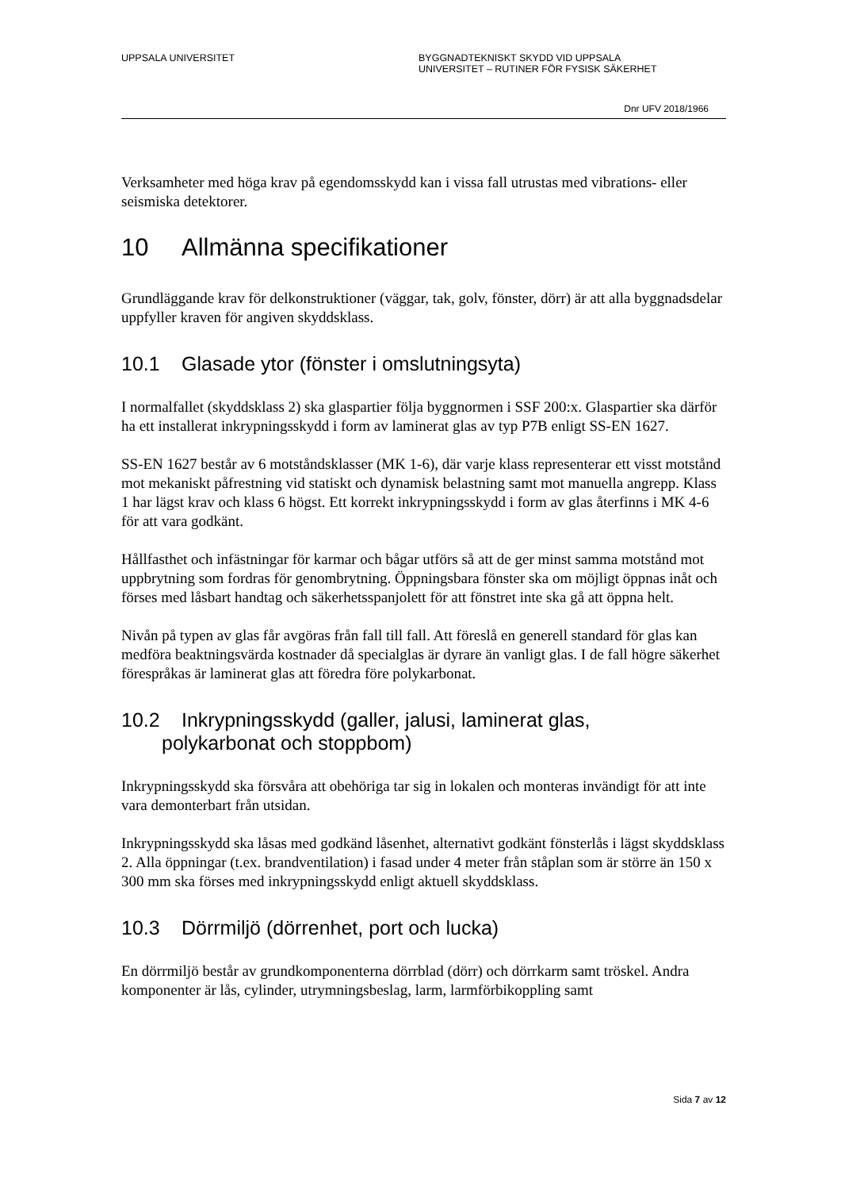UPPSALA UNIVERSITET BYGGNADTEKNISKT SKYDD VID UPPSALA
UNIVERSITET – RUTINER FÖR FYSISK SÄKERHET
Dnr UFV 2018/1966
Verksamheter med höga krav på egendomsskydd kan i vissa fall utrustas med vibrations- eller seismiska detektorer.
10 Allmänna specifikationer
Grundläggande krav för delkonstruktioner (väggar, tak, golv, fönster, dörr) är att alla byggnadsdelar uppfyller kraven för angiven skyddsklass.
10.1 Glasade ytor (fönster i omslutningsyta)
I normalfallet (skyddsklass 2) ska glaspartier följa byggnormen i SSF 200:x. Glaspartier ska därför ha ett installerat inkrypningsskydd i form av laminerat glas av typ P7B enligt SS-EN 1627.
SS-EN 1627 består av 6 motståndsklasser (MK 1-6), där varje klass representerar ett visst motstånd mot mekaniskt påfrestning vid statiskt och dynamisk belastning samt mot manuella angrepp. Klass 1 har lägst krav och klass 6 högst. Ett korrekt inkrypningsskydd i form av glas återfinns i MK 4-6 för att vara godkänt.
Hållfasthet och infästningar för karmar och bågar utförs så att de ger minst samma motstånd mot uppbrytning som fordras för genombrytning. Öppningsbara fönster ska om möjligt öppnas inåt och förses med låsbart handtag och säkerhetsspanjolett för att fönstret inte ska gå att öppna helt.
Nivån på typen av glas får avgöras från fall till fall. Att föreslå en generell standard för glas kan medföra beaktningsvärda kostnader då specialglas är dyrare än vanligt glas. I de fall högre säkerhet förespråkas är laminerat glas att föredra före polykarbonat.
10.2 Inkrypningsskydd (galler, jalusi, laminerat glas,
polykarbonat och stoppbom)
Inkrypningsskydd ska försvåra att obehöriga tar sig in lokalen och monteras invändigt för att inte vara demonterbart från utsidan.
Inkrypningsskydd ska låsas med godkänd låsenhet, alternativt godkänt fönsterlås i lägst skyddsklass 2. Alla öppningar (t.ex. brandventilation) i fasad under 4 meter från ståplan som är större än 150 x 300 mm ska förses med inkrypningsskydd enligt aktuell skyddsklass.
10.3 Dörrmiljö (dörrenhet, port och lucka)
En dörrmiljö består av grundkomponenterna dörrblad (dörr) och dörrkarm samt tröskel. Andra komponenter är lås, cylinder, utrymningsbeslag, larm, larmförbikoppling samt
Sida 7 av 12